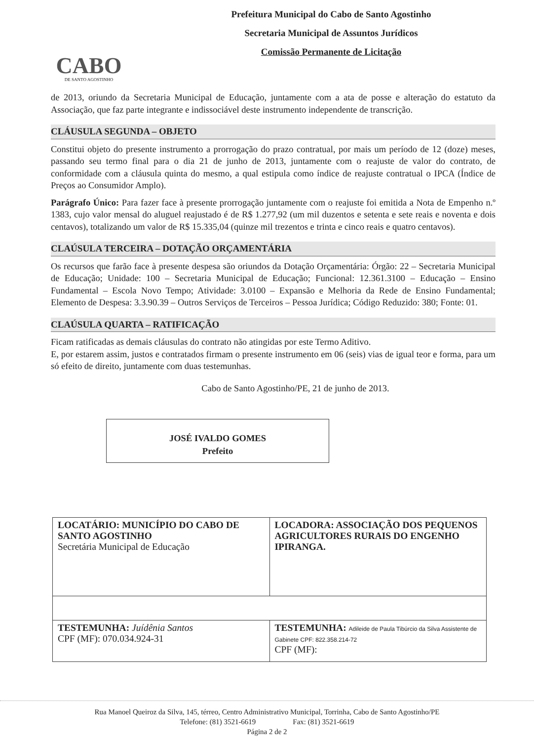CABO
DE SANTO AGOSTINHO
Prefeitura Municipal do Cabo de Santo Agostinho
Secretaria Municipal de Assuntos Jurídicos
Comissão Permanente de Licitação
de 2013, oriundo da Secretaria Municipal de Educação, juntamente com a ata de posse e alteração do estatuto da Associação, que faz parte integrante e indissociável deste instrumento independente de transcrição.
CLÁUSULA SEGUNDA – OBJETO
Constitui objeto do presente instrumento a prorrogação do prazo contratual, por mais um período de 12 (doze) meses, passando seu termo final para o dia 21 de junho de 2013, juntamente com o reajuste de valor do contrato, de conformidade com a cláusula quinta do mesmo, a qual estipula como índice de reajuste contratual o IPCA (Índice de Preços ao Consumidor Amplo).
Parágrafo Único: Para fazer face à presente prorrogação juntamente com o reajuste foi emitida a Nota de Empenho n.º 1383, cujo valor mensal do aluguel reajustado é de R$ 1.277,92 (um mil duzentos e setenta e sete reais e noventa e dois centavos), totalizando um valor de R$ 15.335,04 (quinze mil trezentos e trinta e cinco reais e quatro centavos).
CLAÚSULA TERCEIRA – DOTAÇÃO ORÇAMENTÁRIA
Os recursos que farão face à presente despesa são oriundos da Dotação Orçamentária: Órgão: 22 – Secretaria Municipal de Educação; Unidade: 100 – Secretaria Municipal de Educação; Funcional: 12.361.3100 – Educação – Ensino Fundamental – Escola Novo Tempo; Atividade: 3.0100 – Expansão e Melhoria da Rede de Ensino Fundamental; Elemento de Despesa: 3.3.90.39 – Outros Serviços de Terceiros – Pessoa Jurídica; Código Reduzido: 380; Fonte: 01.
CLAÚSULA QUARTA – RATIFICAÇÃO
Ficam ratificadas as demais cláusulas do contrato não atingidas por este Termo Aditivo.
E, por estarem assim, justos e contratados firmam o presente instrumento em 06 (seis) vias de igual teor e forma, para um só efeito de direito, juntamente com duas testemunhas.
Cabo de Santo Agostinho/PE, 21 de junho de 2013.
JOSÉ IVALDO GOMES
Prefeito
| LOCATÁRIO: MUNICÍPIO DO CABO DE SANTO AGOSTINHO Secretária Municipal de Educação | LOCADORA: ASSOCIAÇÃO DOS PEQUENOS AGRICULTORES RURAIS DO ENGENHO IPIRANGA. |
| TESTEMUNHA: Juídênia Santos CPF (MF): 070.034.924-31 | TESTEMUNHA: Adileide de Paula Tibúrcio da Silva Assistente de Gabinete CPF: 822.358.214-72 CPF (MF): |
Rua Manoel Queiroz da Silva, 145, térreo, Centro Administrativo Municipal, Torrinha, Cabo de Santo Agostinho/PE
Telefone: (81) 3521-6619 Fax: (81) 3521-6619
Página 2 de 2